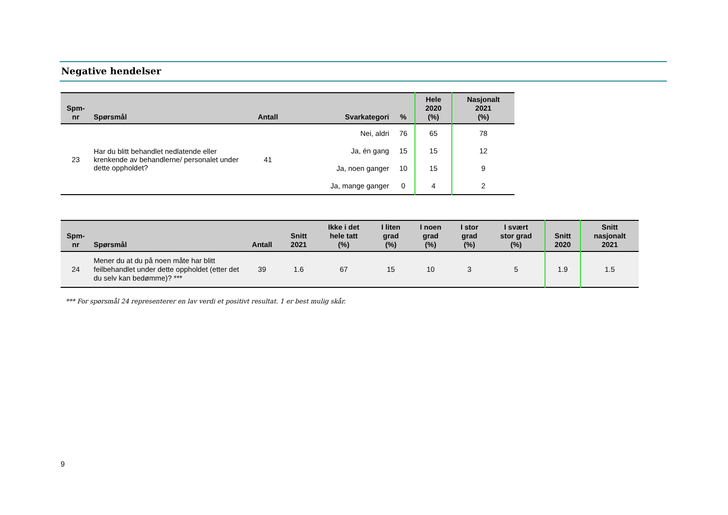Negative hendelser
| Spm- nr | Spørsmål | Antall | Svarkategori | % | Hele 2020 (%) | Nasjonalt 2021 (%) |
| --- | --- | --- | --- | --- | --- | --- |
| 23 | Har du blitt behandlet nedlatende eller krenkende av behandlerne/ personalet under dette oppholdet? | 41 | Nei, aldri | 76 | 65 | 78 |
| | | | Ja, én gang | 15 | 15 | 12 |
| | | | Ja, noen ganger | 10 | 15 | 9 |
| | | | Ja, mange ganger | 0 | 4 | 2 |
| Spm- nr | Spørsmål | Antall | Snitt 2021 | Ikke i det hele tatt (%) | I liten grad (%) | I noen grad (%) | I stor grad (%) | I svært stor grad (%) | Snitt 2020 | Snitt nasjonalt 2021 |
| --- | --- | --- | --- | --- | --- | --- | --- | --- | --- | --- |
| 24 | Mener du at du på noen måte har blitt feilbehandlet under dette oppholdet (etter det du selv kan bedømme)? *** | 39 | 1.6 | 67 | 15 | 10 | 3 | 5 | 1.9 | 1.5 |
*** For spørsmål 24 representerer en lav verdi et positivt resultat. 1 er best mulig skår.
9